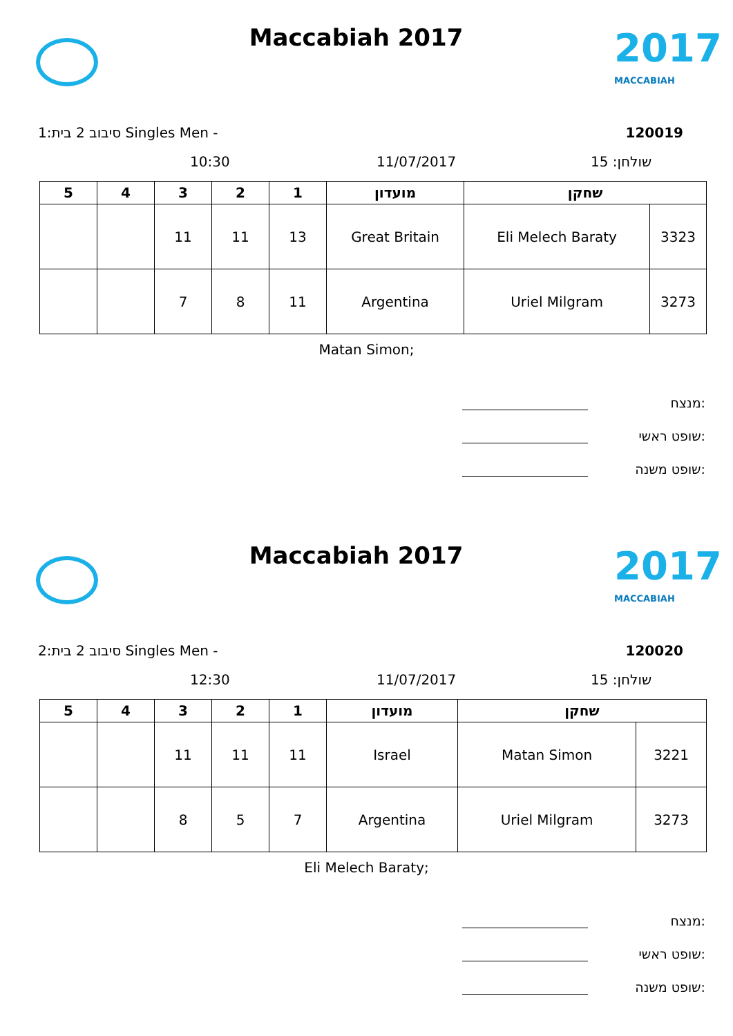Maccabiah 2017
2017
MACCABIAH
1:סיבוב 2 בית Singles Men - 120019
10:30 11/07/2017 שולחן: 15
| 5 | 4 | 3 | 2 | 1 | מועדון | שחקן | |
| --- | --- | --- | --- | --- | --- | --- | --- |
| | | 11 | 11 | 13 | Great Britain | Eli Melech Baraty | 3323 |
| | | 7 | 8 | 11 | Argentina | Uriel Milgram | 3273 |
Matan Simon;
מנצח:
שופט ראשי:
שופט משנה:
Maccabiah 2017
2017
MACCABIAH
2:סיבוב 2 בית Singles Men - 120020
12:30 11/07/2017 שולחן: 15
| 5 | 4 | 3 | 2 | 1 | מועדון | שחקן | |
| --- | --- | --- | --- | --- | --- | --- | --- |
| | | 11 | 11 | 11 | Israel | Matan Simon | 3221 |
| | | 8 | 5 | 7 | Argentina | Uriel Milgram | 3273 |
Eli Melech Baraty;
מנצח:
שופט ראשי:
שופט משנה: